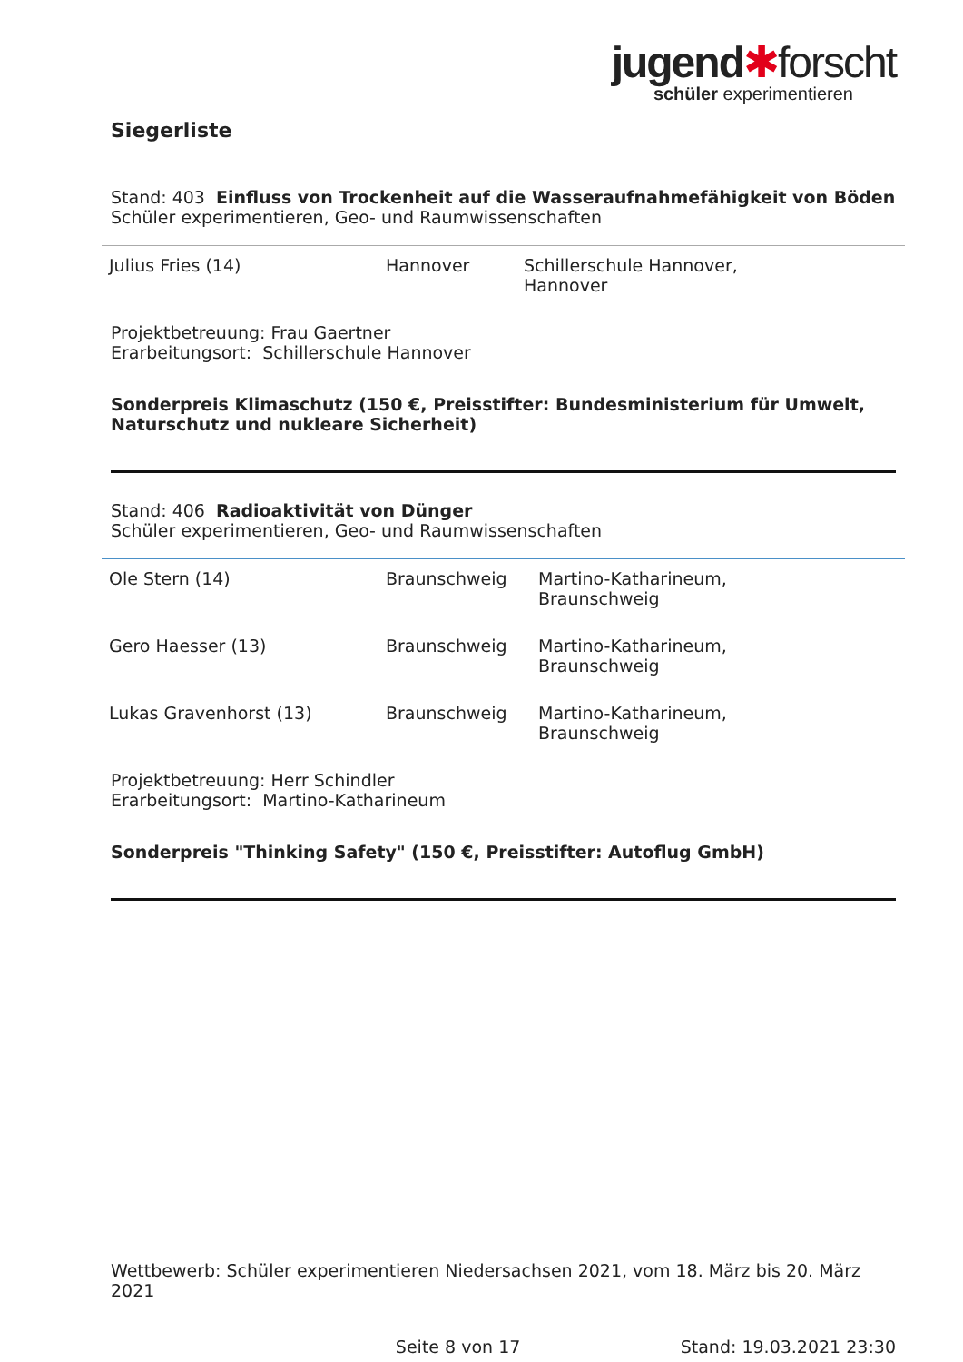jugend✱forscht
schüler experimentieren
Siegerliste
Stand: 403 Einfluss von Trockenheit auf die Wasseraufnahmefähigkeit von Böden
Schüler experimentieren, Geo- und Raumwissenschaften
| Julius Fries (14) | Hannover | Schillerschule Hannover, Hannover |
Projektbetreuung: Frau Gaertner
Erarbeitungsort: Schillerschule Hannover
Sonderpreis Klimaschutz (150 €, Preisstifter: Bundesministerium für Umwelt, Naturschutz und nukleare Sicherheit)
Stand: 406 Radioaktivität von Dünger
Schüler experimentieren, Geo- und Raumwissenschaften
| Ole Stern (14) | Braunschweig | Martino-Katharineum, Braunschweig |
| Gero Haesser (13) | Braunschweig | Martino-Katharineum, Braunschweig |
| Lukas Gravenhorst (13) | Braunschweig | Martino-Katharineum, Braunschweig |
Projektbetreuung: Herr Schindler
Erarbeitungsort: Martino-Katharineum
Sonderpreis "Thinking Safety" (150 €, Preisstifter: Autoflug GmbH)
Wettbewerb: Schüler experimentieren Niedersachsen 2021, vom 18. März bis 20. März 2021
Seite 8 von 17 Stand: 19.03.2021 23:30